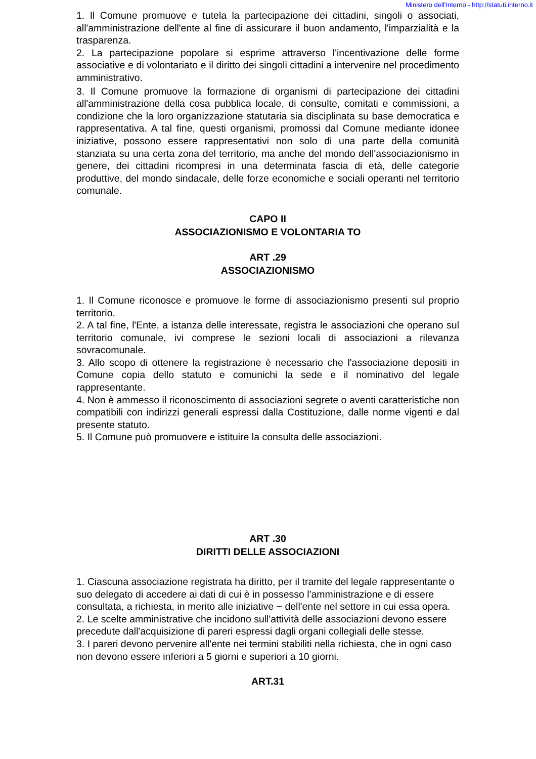Ministero dell'Interno - http://statuti.interno.it
1. Il Comune promuove e tutela la partecipazione dei cittadini, singoli o associati, all'amministrazione dell'ente al fine di assicurare il buon andamento, l'imparzialità e la trasparenza.
2. La partecipazione popolare si esprime attraverso l'incentivazione delle forme associative e di volontariato e il diritto dei singoli cittadini a intervenire nel procedimento amministrativo.
3. Il Comune promuove la formazione di organismi di partecipazione dei cittadini all'amministrazione della cosa pubblica locale, di consulte, comitati e commissioni, a condizione che la loro organizzazione statutaria sia disciplinata su base democratica e rappresentativa. A tal fine, questi organismi, promossi dal Comune mediante idonee iniziative, possono essere rappresentativi non solo di una parte della comunità stanziata su una certa zona del territorio, ma anche del mondo dell'associazionismo in genere, dei cittadini ricompresi in una determinata fascia di età, delle categorie produttive, del mondo sindacale, delle forze economiche e sociali operanti nel territorio comunale.
CAPO II
ASSOCIAZIONISMO E VOLONTARIA TO
ART .29
ASSOCIAZIONISMO
1. Il Comune riconosce e promuove le forme di associazionismo presenti sul proprio territorio.
2. A tal fine, l'Ente, a istanza delle interessate, registra le associazioni che operano sul territorio comunale, ivi comprese le sezioni locali di associazioni a rilevanza sovracomunale.
3. Allo scopo di ottenere la registrazione è necessario che l'associazione depositi in Comune copia dello statuto e comunichi la sede e il nominativo del legale rappresentante.
4. Non è ammesso il riconoscimento di associazioni segrete o aventi caratteristiche non compatibili con indirizzi generali espressi dalla Costituzione, dalle norme vigenti e dal presente statuto.
5. Il Comune può promuovere e istituire la consulta delle associazioni.
ART .30
DIRITTI DELLE ASSOCIAZIONI
1. Ciascuna associazione registrata ha diritto, per il tramite del legale rappresentante o suo delegato di accedere ai dati di cui è in possesso l'amministrazione e di essere consultata, a richiesta, in merito alle iniziative ~ dell'ente nel settore in cui essa opera.
2. Le scelte amministrative che incidono sull'attività delle associazioni devono essere precedute dall'acquisizione di pareri espressi dagli organi collegiali delle stesse.
3. I pareri devono pervenire all'ente nei termini stabiliti nella richiesta, che in ogni caso non devono essere inferiori a 5 giorni e superiori a 10 giorni.
ART.31